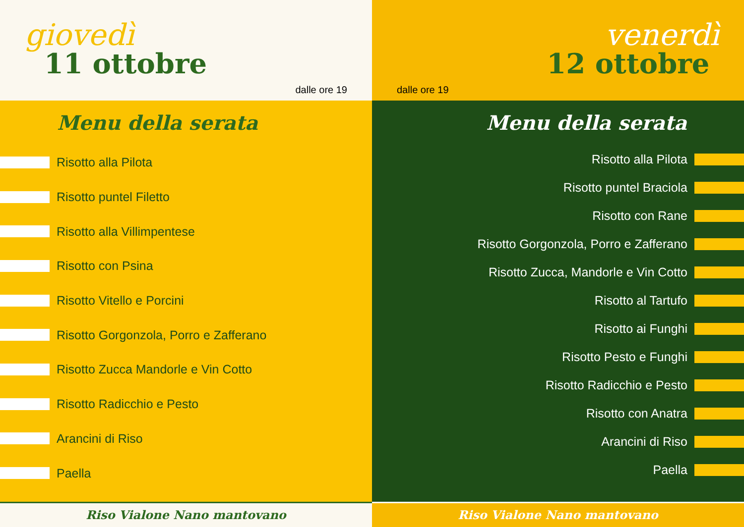giovedì
11 ottobre
dalle ore 19
Menu della serata
Risotto alla Pilota
Risotto puntel Filetto
Risotto alla Villimpentese
Risotto con Psina
Risotto Vitello e Porcini
Risotto Gorgonzola, Porro e Zafferano
Risotto Zucca Mandorle e Vin Cotto
Risotto Radicchio e Pesto
Arancini di Riso
Paella
Riso Vialone Nano mantovano
venerdì
12 ottobre
dalle ore 19
Menu della serata
Risotto alla Pilota
Risotto puntel Braciola
Risotto con Rane
Risotto Gorgonzola, Porro e Zafferano
Risotto Zucca, Mandorle e Vin Cotto
Risotto al Tartufo
Risotto ai Funghi
Risotto Pesto e Funghi
Risotto Radicchio e Pesto
Risotto con Anatra
Arancini di Riso
Paella
Riso Vialone Nano mantovano